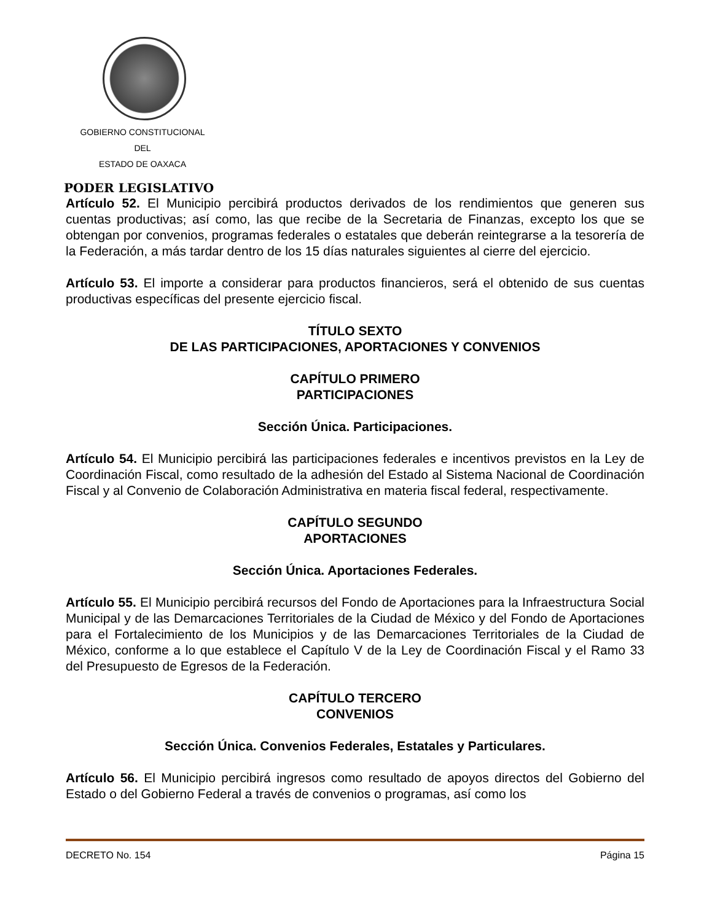GOBIERNO CONSTITUCIONAL
DEL
ESTADO DE OAXACA
PODER LEGISLATIVO
Artículo 52. El Municipio percibirá productos derivados de los rendimientos que generen sus cuentas productivas; así como, las que recibe de la Secretaria de Finanzas, excepto los que se obtengan por convenios, programas federales o estatales que deberán reintegrarse a la tesorería de la Federación, a más tardar dentro de los 15 días naturales siguientes al cierre del ejercicio.
Artículo 53. El importe a considerar para productos financieros, será el obtenido de sus cuentas productivas específicas del presente ejercicio fiscal.
TÍTULO SEXTO
DE LAS PARTICIPACIONES, APORTACIONES Y CONVENIOS
CAPÍTULO PRIMERO
PARTICIPACIONES
Sección Única. Participaciones.
Artículo 54. El Municipio percibirá las participaciones federales e incentivos previstos en la Ley de Coordinación Fiscal, como resultado de la adhesión del Estado al Sistema Nacional de Coordinación Fiscal y al Convenio de Colaboración Administrativa en materia fiscal federal, respectivamente.
CAPÍTULO SEGUNDO
APORTACIONES
Sección Única. Aportaciones Federales.
Artículo 55. El Municipio percibirá recursos del Fondo de Aportaciones para la Infraestructura Social Municipal y de las Demarcaciones Territoriales de la Ciudad de México y del Fondo de Aportaciones para el Fortalecimiento de los Municipios y de las Demarcaciones Territoriales de la Ciudad de México, conforme a lo que establece el Capítulo V de la Ley de Coordinación Fiscal y el Ramo 33 del Presupuesto de Egresos de la Federación.
CAPÍTULO TERCERO
CONVENIOS
Sección Única. Convenios Federales, Estatales y Particulares.
Artículo 56. El Municipio percibirá ingresos como resultado de apoyos directos del Gobierno del Estado o del Gobierno Federal a través de convenios o programas, así como los
DECRETO No. 154 Página 15